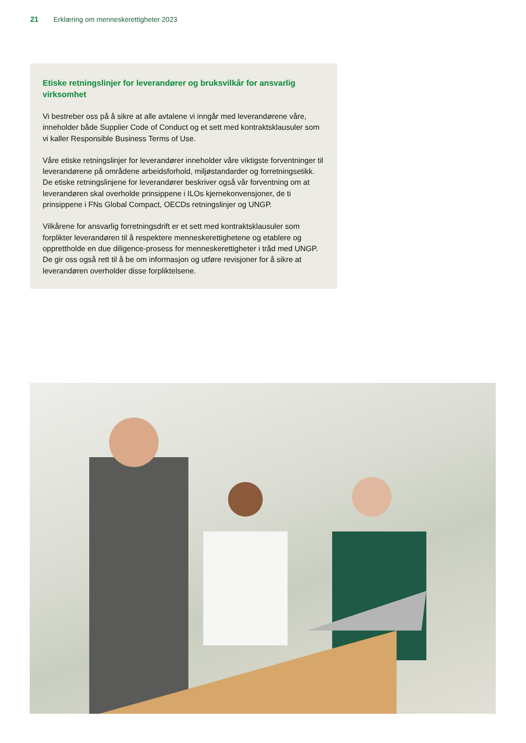21 Erklæring om menneskerettigheter 2023
Etiske retningslinjer for leverandører og bruksvilkår for ansvarlig virksomhet
Vi bestreber oss på å sikre at alle avtalene vi inngår med leverandørene våre, inneholder både Supplier Code of Conduct og et sett med kontraktsklausuler som vi kaller Responsible Business Terms of Use.
Våre etiske retningslinjer for leverandører inneholder våre viktigste forventninger til leverandørene på områdene arbeidsforhold, miljøstandarder og forretningsetikk. De etiske retningslinjene for leverandører beskriver også vår forventning om at leverandøren skal overholde prinsippene i ILOs kjernekonvensjoner, de ti prinsippene i FNs Global Compact, OECDs retningslinjer og UNGP.
Vilkårene for ansvarlig forretningsdrift er et sett med kontraktsklausuler som forplikter leverandøren til å respektere menneskerettighetene og etablere og opprettholde en due diligence-prosess for menneskerettigheter i tråd med UNGP. De gir oss også rett til å be om informasjon og utføre revisjoner for å sikre at leverandøren overholder disse forpliktelsene.